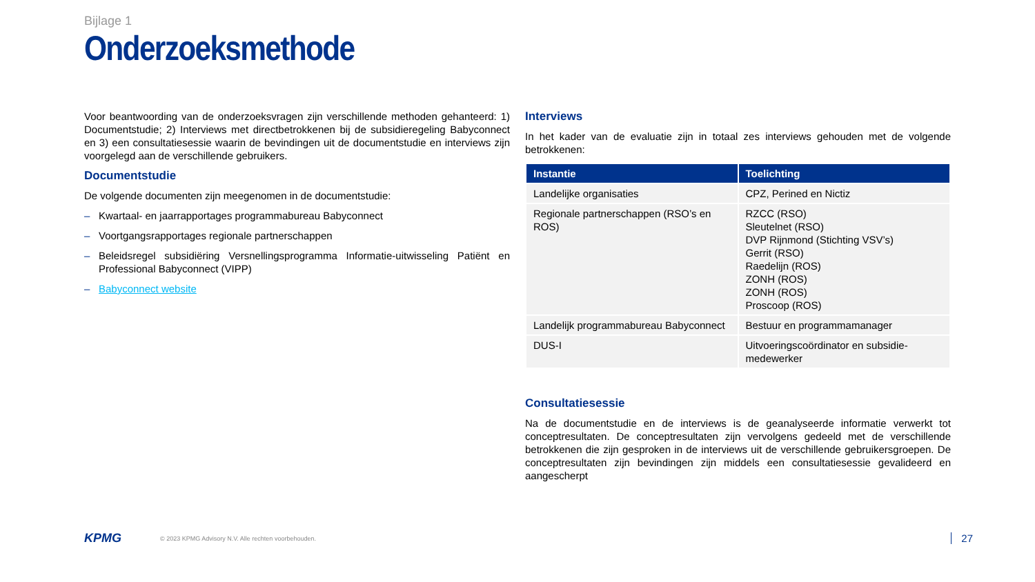Bijlage 1
Onderzoeksmethode
Voor beantwoording van de onderzoeksvragen zijn verschillende methoden gehanteerd: 1) Documentstudie; 2) Interviews met directbetrokkenen bij de subsidieregeling Babyconnect en 3) een consultatiesessie waarin de bevindingen uit de documentstudie en interviews zijn voorgelegd aan de verschillende gebruikers.
Documentstudie
De volgende documenten zijn meegenomen in de documentstudie:
– Kwartaal- en jaarrapportages programmabureau Babyconnect
– Voortgangsrapportages regionale partnerschappen
– Beleidsregel subsidiëring Versnellingsprogramma Informatie-uitwisseling Patiënt en Professional Babyconnect (VIPP)
– Babyconnect website
Interviews
In het kader van de evaluatie zijn in totaal zes interviews gehouden met de volgende betrokkenen:
| Instantie | Toelichting |
| --- | --- |
| Landelijke organisaties | CPZ, Perined en Nictiz |
| Regionale partnerschappen (RSO’s en ROS) | RZCC (RSO) Sleutelnet (RSO) DVP Rijnmond (Stichting VSV’s) Gerrit (RSO) Raedelijn (ROS) ZONH (ROS) ZONH (ROS) Proscoop (ROS) |
| Landelijk programmabureau Babyconnect | Bestuur en programmamanager |
| DUS-I | Uitvoeringscoördinator en subsidie-medewerker |
Consultatiesessie
Na de documentstudie en de interviews is de geanalyseerde informatie verwerkt tot conceptresultaten. De conceptresultaten zijn vervolgens gedeeld met de verschillende betrokkenen die zijn gesproken in de interviews uit de verschillende gebruikersgroepen. De conceptresultaten zijn bevindingen zijn middels een consultatiesessie gevalideerd en aangescherpt
KPMG © 2023 KPMG Advisory N.V. Alle rechten voorbehouden. 27